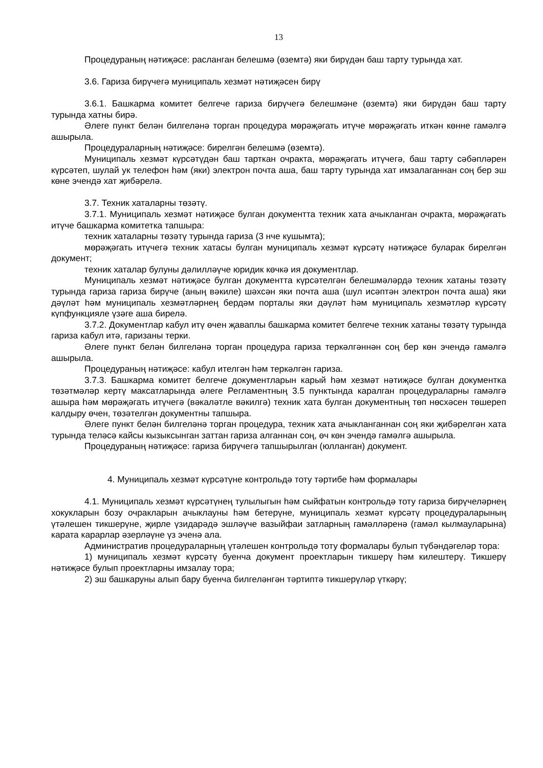13
Процедураның нәтиҗәсе: расланган белешмә (өземтә) яки бирүдән баш тарту турында хат.
3.6. Гариза бирүчегә муниципаль хезмәт нәтиҗәсен бирү
3.6.1. Башкарма комитет белгече гариза бирүчегә белешмәне (өземтә) яки бирүдән баш тарту турында хатны бирә.
Әлеге пункт белән билгеләнә торган процедура мөрәҗәгать итүче мөрәҗәгать иткән көнне гамәлгә ашырыла.
Процедураларның нәтиҗәсе: бирелгән белешмә (өземтә).
Муниципаль хезмәт күрсәтүдән баш тарткан очракта, мөрәҗәгать итүчегә, баш тарту сәбәпләрен күрсәтеп, шулай ук телефон һәм (яки) электрон почта аша, баш тарту турында хат имзалаганнан соң бер эш көне эчендә хат җибәрелә.
3.7. Техник хаталарны төзәтү.
3.7.1. Муниципаль хезмәт нәтиҗәсе булган документта техник хата ачыкланган очракта, мөрәҗәгать итүче башкарма комитетка тапшыра:
техник хаталарны төзәтү турында гариза (3 нче кушымта);
мөрәҗәгать итүчегә техник хатасы булган муниципаль хезмәт күрсәтү нәтиҗәсе буларак бирелгән документ;
техник хаталар булуны дәлилләүче юридик көчкә ия документлар.
Муниципаль хезмәт нәтиҗәсе булган документта күрсәтелгән белешмәләрдә техник хатаны төзәтү турында гариза гариза бирүче (аның вәкиле) шәхсән яки почта аша (шул исәптән электрон почта аша) яки дәүләт һәм муниципаль хезмәтләрнең бердәм порталы яки дәүләт һәм муниципаль хезмәтләр күрсәтү күпфункцияле үзәге аша бирелә.
3.7.2. Документлар кабул итү өчен җаваплы башкарма комитет белгече техник хатаны төзәтү турында гариза кабул итә, гаризаны терки.
Әлеге пункт белән билгеләнә торган процедура гариза теркәлгәннән соң бер көн эчендә гамәлгә ашырыла.
Процедураның нәтиҗәсе: кабул ителгән һәм теркәлгән гариза.
3.7.3. Башкарма комитет белгече документларын карый һәм хезмәт нәтиҗәсе булган документка төзәтмәләр кертү максатларында әлеге Регламентның 3.5 пунктында каралган процедураларны гамәлгә ашыра һәм мөрәҗәгать итүчегә (вәкаләтле вәкилгә) техник хата булган документның төп нөсхәсен төшереп калдыру өчен, төзәтелгән документны тапшыра.
Әлеге пункт белән билгеләнә торган процедура, техник хата ачыкланганнан соң яки җибәрелгән хата турында теләсә кайсы кызыксынган заттан гариза алганнан соң, өч көн эчендә гамәлгә ашырыла.
Процедураның нәтиҗәсе: гариза бирүчегә тапшырылган (юлланган) документ.
4. Муниципаль хезмәт күрсәтүне контрольдә тоту тәртибе һәм формалары
4.1. Муниципаль хезмәт күрсәтүнең тулылыгын һәм сыйфатын контрольдә тоту гариза бирүчеләрнең хокукларын бозу очракларын ачыклауны һәм бетерүне, муниципаль хезмәт күрсәтү процедураларының үтәлешен тикшерүне, җирле үзидарәдә эшләүче вазыйфаи затларның гамәлләренә (гамәл кылмауларына) карата карарлар әзерләүне үз эченә ала.
Административ процедураларның үтәлешен контрольдә тоту формалары булып түбәндәгеләр тора:
1) муниципаль хезмәт күрсәтү буенча документ проектларын тикшерү һәм килештерү. Тикшерү нәтиҗәсе булып проектларны имзалау тора;
2) эш башкаруны алып бару буенча билгеләнгән тәртиптә тикшерүләр үткәрү;